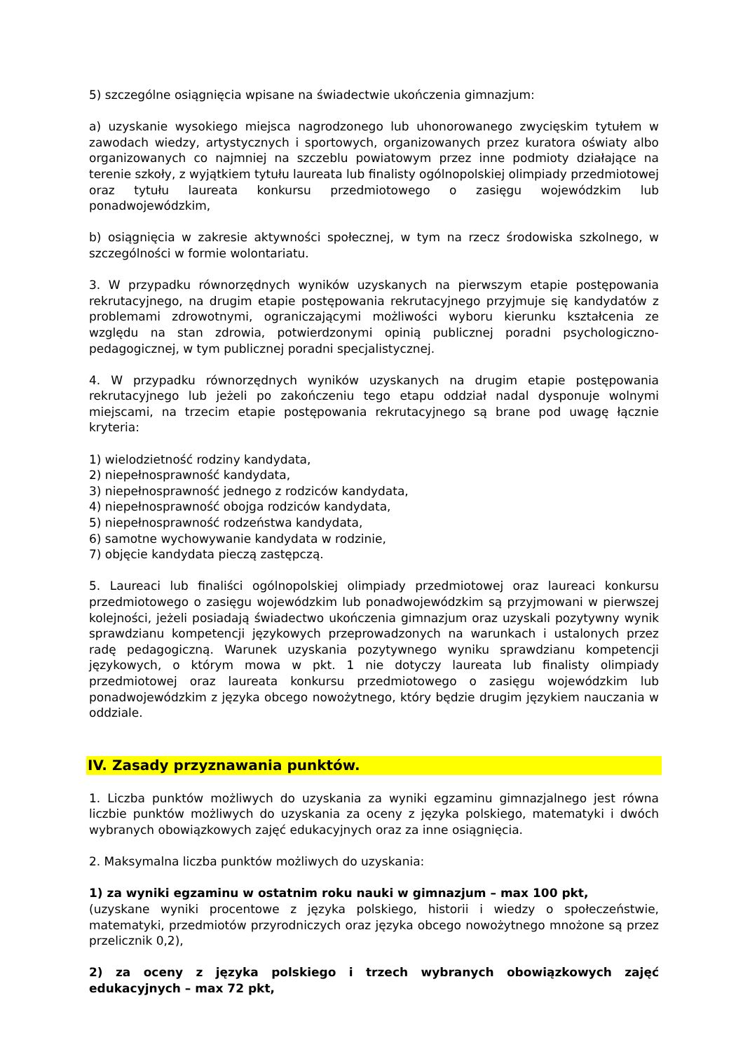5) szczególne osiągnięcia wpisane na świadectwie ukończenia gimnazjum:
a) uzyskanie wysokiego miejsca nagrodzonego lub uhonorowanego zwycięskim tytułem w zawodach wiedzy, artystycznych i sportowych, organizowanych przez kuratora oświaty albo organizowanych co najmniej na szczeblu powiatowym przez inne podmioty działające na terenie szkoły, z wyjątkiem tytułu laureata lub finalisty ogólnopolskiej olimpiady przedmiotowej oraz tytułu laureata konkursu przedmiotowego o zasięgu wojewódzkim lub ponadwojewódzkim,
b) osiągnięcia w zakresie aktywności społecznej, w tym na rzecz środowiska szkolnego, w szczególności w formie wolontariatu.
3. W przypadku równorzędnych wyników uzyskanych na pierwszym etapie postępowania rekrutacyjnego, na drugim etapie postępowania rekrutacyjnego przyjmuje się kandydatów z problemami zdrowotnymi, ograniczającymi możliwości wyboru kierunku kształcenia ze względu na stan zdrowia, potwierdzonymi opinią publicznej poradni psychologiczno-pedagogicznej, w tym publicznej poradni specjalistycznej.
4. W przypadku równorzędnych wyników uzyskanych na drugim etapie postępowania rekrutacyjnego lub jeżeli po zakończeniu tego etapu oddział nadal dysponuje wolnymi miejscami, na trzecim etapie postępowania rekrutacyjnego są brane pod uwagę łącznie kryteria:
1) wielodzietność rodziny kandydata,
2) niepełnosprawność kandydata,
3) niepełnosprawność jednego z rodziców kandydata,
4) niepełnosprawność obojga rodziców kandydata,
5) niepełnosprawność rodzeństwa kandydata,
6) samotne wychowywanie kandydata w rodzinie,
7) objęcie kandydata pieczą zastępczą.
5. Laureaci lub finaliści ogólnopolskiej olimpiady przedmiotowej oraz laureaci konkursu przedmiotowego o zasięgu wojewódzkim lub ponadwojewódzkim są przyjmowani w pierwszej kolejności, jeżeli posiadają świadectwo ukończenia gimnazjum oraz uzyskali pozytywny wynik sprawdzianu kompetencji językowych przeprowadzonych na warunkach i ustalonych przez radę pedagogiczną. Warunek uzyskania pozytywnego wyniku sprawdzianu kompetencji językowych, o którym mowa w pkt. 1 nie dotyczy laureata lub finalisty olimpiady przedmiotowej oraz laureata konkursu przedmiotowego o zasięgu wojewódzkim lub ponadwojewódzkim z języka obcego nowożytnego, który będzie drugim językiem nauczania w oddziale.
IV. Zasady przyznawania punktów.
1. Liczba punktów możliwych do uzyskania za wyniki egzaminu gimnazjalnego jest równa liczbie punktów możliwych do uzyskania za oceny z języka polskiego, matematyki i dwóch wybranych obowiązkowych zajęć edukacyjnych oraz za inne osiągnięcia.
2. Maksymalna liczba punktów możliwych do uzyskania:
1) za wyniki egzaminu w ostatnim roku nauki w gimnazjum – max 100 pkt,
(uzyskane wyniki procentowe z języka polskiego, historii i wiedzy o społeczeństwie, matematyki, przedmiotów przyrodniczych oraz języka obcego nowożytnego mnożone są przez przelicznik 0,2),
2) za oceny z języka polskiego i trzech wybranych obowiązkowych zajęć edukacyjnych – max 72 pkt,